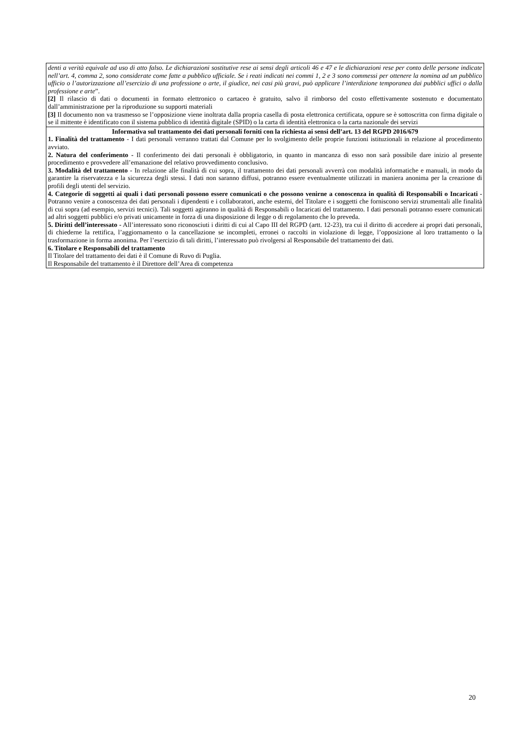denti a verità equivale ad uso di atto falso. Le dichiarazioni sostitutive rese ai sensi degli articoli 46 e 47 e le dichiarazioni rese per conto delle persone indicate nell’art. 4, comma 2, sono considerate come fatte a pubblico ufficiale. Se i reati indicati nei commi 1, 2 e 3 sono commessi per ottenere la nomina ad un pubblico ufficio o l’autorizzazione all’esercizio di una professione o arte, il giudice, nei casi più gravi, può applicare l’interdizione temporanea dai pubblici uffici o dalla professione e arte”.
[2] Il rilascio di dati o documenti in formato elettronico o cartaceo è gratuito, salvo il rimborso del costo effettivamente sostenuto e documentato dall’amministrazione per la riproduzione su supporti materiali
[3] Il documento non va trasmesso se l’opposizione viene inoltrata dalla propria casella di posta elettronica certificata, oppure se è sottoscritta con firma digitale o se il mittente è identificato con il sistema pubblico di identità digitale (SPID) o la carta di identità elettronica o la carta nazionale dei servizi
Informativa sul trattamento dei dati personali forniti con la richiesta ai sensi dell’art. 13 del RGPD 2016/679
1. Finalità del trattamento - I dati personali verranno trattati dal Comune per lo svolgimento delle proprie funzioni istituzionali in relazione al procedimento avviato.
2. Natura del conferimento - Il conferimento dei dati personali è obbligatorio, in quanto in mancanza di esso non sarà possibile dare inizio al presente procedimento e provvedere all’emanazione del relativo provvedimento conclusivo.
3. Modalità del trattamento - In relazione alle finalità di cui sopra, il trattamento dei dati personali avverrà con modalità informatiche e manuali, in modo da garantire la riservatezza e la sicurezza degli stessi. I dati non saranno diffusi, potranno essere eventualmente utilizzati in maniera anonima per la creazione di profili degli utenti del servizio.
4. Categorie di soggetti ai quali i dati personali possono essere comunicati o che possono venirne a conoscenza in qualità di Responsabili o Incaricati - Potranno venire a conoscenza dei dati personali i dipendenti e i collaboratori, anche esterni, del Titolare e i soggetti che forniscono servizi strumentali alle finalità di cui sopra (ad esempio, servizi tecnici). Tali soggetti agiranno in qualità di Responsabili o Incaricati del trattamento. I dati personali potranno essere comunicati ad altri soggetti pubblici e/o privati unicamente in forza di una disposizione di legge o di regolamento che lo preveda.
5. Diritti dell’interessato - All’interessato sono riconosciuti i diritti di cui al Capo III del RGPD (artt. 12-23), tra cui il diritto di accedere ai propri dati personali, di chiederne la rettifica, l’aggiornamento o la cancellazione se incompleti, erronei o raccolti in violazione di legge, l’opposizione al loro trattamento o la trasformazione in forma anonima. Per l’esercizio di tali diritti, l’interessato può rivolgersi al Responsabile del trattamento dei dati.
6. Titolare e Responsabili del trattamento
Il Titolare del trattamento dei dati è il Comune di Ruvo di Puglia.
Il Responsabile del trattamento è il Direttore dell’Area di competenza
20